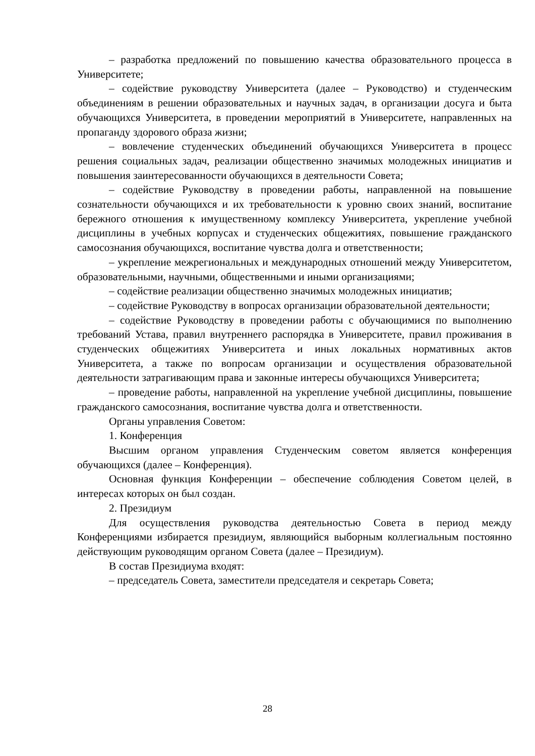– разработка предложений по повышению качества образовательного процесса в Университете;
– содействие руководству Университета (далее – Руководство) и студенческим объединениям в решении образовательных и научных задач, в организации досуга и быта обучающихся Университета, в проведении мероприятий в Университете, направленных на пропаганду здорового образа жизни;
– вовлечение студенческих объединений обучающихся Университета в процесс решения социальных задач, реализации общественно значимых молодежных инициатив и повышения заинтересованности обучающихся в деятельности Совета;
– содействие Руководству в проведении работы, направленной на повышение сознательности обучающихся и их требовательности к уровню своих знаний, воспитание бережного отношения к имущественному комплексу Университета, укрепление учебной дисциплины в учебных корпусах и студенческих общежитиях, повышение гражданского самосознания обучающихся, воспитание чувства долга и ответственности;
– укрепление межрегиональных и международных отношений между Университетом, образовательными, научными, общественными и иными организациями;
– содействие реализации общественно значимых молодежных инициатив;
– содействие Руководству в вопросах организации образовательной деятельности;
– содействие Руководству в проведении работы с обучающимися по выполнению требований Устава, правил внутреннего распорядка в Университете, правил проживания в студенческих общежитиях Университета и иных локальных нормативных актов Университета, а также по вопросам организации и осуществления образовательной деятельности затрагивающим права и законные интересы обучающихся Университета;
– проведение работы, направленной на укрепление учебной дисциплины, повышение гражданского самосознания, воспитание чувства долга и ответственности.
Органы управления Советом:
1. Конференция
Высшим органом управления Студенческим советом является конференция обучающихся (далее – Конференция).
Основная функция Конференции – обеспечение соблюдения Советом целей, в интересах которых он был создан.
2. Президиум
Для осуществления руководства деятельностью Совета в период между Конференциями избирается президиум, являющийся выборным коллегиальным постоянно действующим руководящим органом Совета (далее – Президиум).
В состав Президиума входят:
– председатель Совета, заместители председателя и секретарь Совета;
28